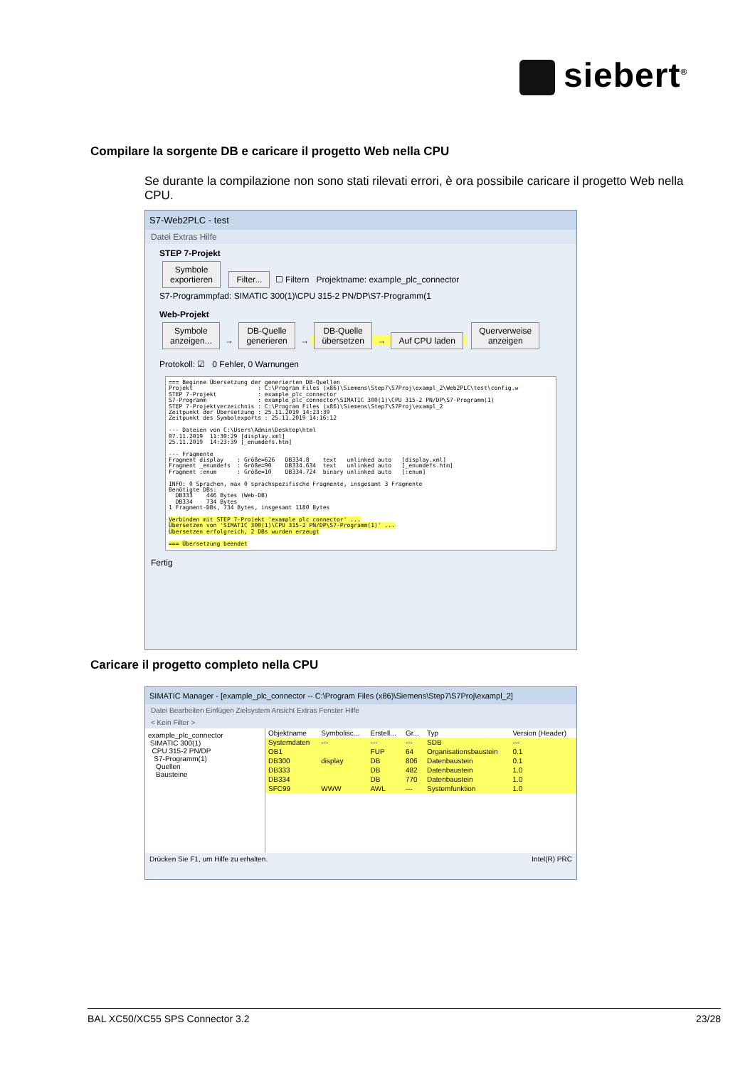siebert<sup>®</sup>
Compilare la sorgente DB e caricare il progetto Web nella CPU
Se durante la compilazione non sono stati rilevati errori, è ora possibile caricare il progetto Web nella CPU.
S7-Web2PLC - test
Datei Extras Hilfe
STEP 7-Projekt
Symbole
exportieren Filter... ☐ Filtern Projektname: example_plc_connector
S7-Programmpfad: SIMATIC 300(1)\CPU 315-2 PN/DP\S7-Programm(1
Web-Projekt
Symbole
anzeigen... → DB-Quelle
generieren → DB-Quelle
übersetzen → Auf CPU laden Querverweise
anzeigen
Protokoll: ☑ 0 Fehler, 0 Warnungen
=== Beginne Übersetzung der generierten DB-Quellen
Projekt                   : C:\Program Files (x86)\Siemens\Step7\S7Proj\exampl_2\Web2PLC\test\config.w
STEP 7-Projekt            : example_plc_connector
S7-Programm               : example_plc_connector\SIMATIC 300(1)\CPU 315-2 PN/DP\S7-Programm(1)
STEP 7-Projektverzeichnis : C:\Program Files (x86)\Siemens\Step7\S7Proj\exampl_2
Zeitpunkt der Übersetzung : 25.11.2019 14:23:39
Zeitpunkt des Symbolexports : 25.11.2019 14:16:12

--- Dateien von C:\Users\Admin\Desktop\html
07.11.2019  11:30:29 [display.xml]
25.11.2019  14:23:39 [_enumdefs.htm]

--- Fragmente
Fragment display    : Größe=626   DB334.8    text   unlinked auto   [display.xml]
Fragment _enumdefs  : Größe=90    DB334.634  text   unlinked auto   [_enumdefs.htm]
Fragment :enum      : Größe=10    DB334.724  binary unlinked auto   [:enum]

INFO: 0 Sprachen, max 0 sprachspezifische Fragmente, insgesamt 3 Fragmente
Benötigte DBs:
  DB333    446 Bytes (Web-DB)
  DB334    734 Bytes
1 Fragment-DBs, 734 Bytes, insgesamt 1180 Bytes

Verbinden mit STEP 7-Projekt 'example_plc_connector' ...
Übersetzen von 'SIMATIC 300(1)\CPU 315-2 PN/DP\S7-Programm(1)' ...
Übersetzen erfolgreich, 2 DBs wurden erzeugt

=== Übersetzung beendet
Fertig
Caricare il progetto completo nella CPU
SIMATIC Manager - [example_plc_connector -- C:\Program Files (x86)\Siemens\Step7\S7Proj\exampl_2]
Datei Bearbeiten Einfügen Zielsystem Ansicht Extras Fenster Hilfe
< Kein Filter >
example_plc_connector
SIMATIC 300(1)
CPU 315-2 PN/DP
S7-Programm(1)
Quellen
Bausteine
| Objektname | Symbolisc... | Erstell... | Gr... | Typ | Version (Header) |
| --- | --- | --- | --- | --- | --- |
| Systemdaten | --- | --- | --- | SDB | --- |
| OB1 | | FUP | 64 | Organisationsbaustein | 0.1 |
| DB300 | display | DB | 806 | Datenbaustein | 0.1 |
| DB333 | | DB | 482 | Datenbaustein | 1.0 |
| DB334 | | DB | 770 | Datenbaustein | 1.0 |
| SFC99 | WWW | AWL | --- | Systemfunktion | 1.0 |
Drücken Sie F1, um Hilfe zu erhalten. Intel(R) PRC
BAL XC50/XC55 SPS Connector 3.2 23/28